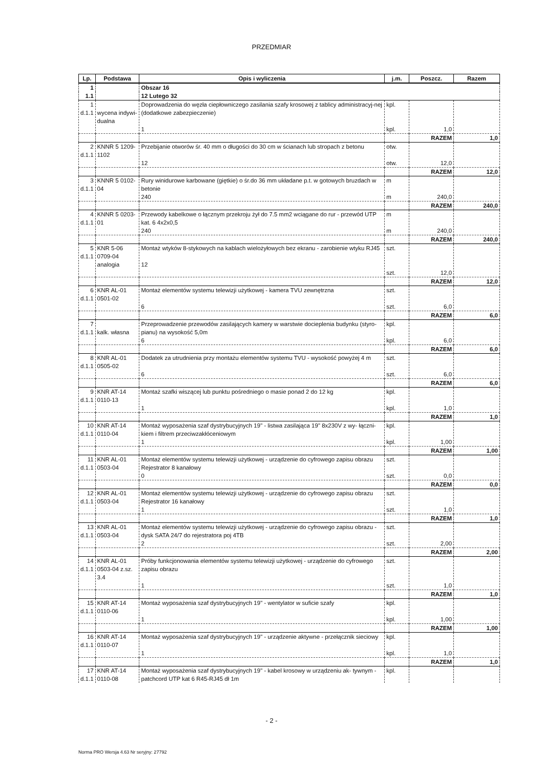PRZEDMIAR
| Lp. | Podstawa | Opis i wyliczenia | j.m. | Poszcz. | Razem |
| --- | --- | --- | --- | --- | --- |
| 1 | | Obszar 16 | | | |
| 1.1 | | 12 Lutego 32 | | | |
| 1 d.1.1 | wycena indywi-dualna | Doprowadzenia do węzła ciepłowniczego zasilania szafy krosowej z tablicy administracyj-nej (dodatkowe zabezpieczenie) 1 | kpl. kpl. | 1,0 | |
| | | | | RAZEM | 1,0 |
| 2 d.1.1 | KNNR 5 1209-1102 | Przebijanie otworów śr. 40 mm o długości do 30 cm w ścianach lub stropach z betonu 12 | otw. otw. | 12,0 | |
| | | | | RAZEM | 12,0 |
| 3 d.1.1 | KNNR 5 0102-04 | Rury winidurowe karbowane (giętkie) o śr.do 36 mm układane p.t. w gotowych bruzdach w betonie 240 | m m | 240,0 | |
| | | | | RAZEM | 240,0 |
| 4 d.1.1 | KNNR 5 0203-01 | Przewody kabelkowe o łącznym przekroju żył do 7.5 mm2 wciągane do rur - przewód UTP kat. 6 4x2x0,5 240 | m m | 240,0 | |
| | | | | RAZEM | 240,0 |
| 5 d.1.1 | KNR 5-06 0709-04 analogia | Montaż wtyków 8-stykowych na kablach wielożyłowych bez ekranu - zarobienie wtyku RJ45 12 | szt. szt. | 12,0 | |
| | | | | RAZEM | 12,0 |
| 6 d.1.1 | KNR AL-01 0501-02 | Montaż elementów systemu telewizji użytkowej - kamera TVU zewnętrzna 6 | szt. szt. | 6,0 | |
| | | | | RAZEM | 6,0 |
| 7 d.1.1 | kalk. własna | Przeprowadzenie przewodów zasilających kamery w warstwie docieplenia budynku (styro-pianu) na wysokość 5,0m 6 | kpl. kpl. | 6,0 | |
| | | | | RAZEM | 6,0 |
| 8 d.1.1 | KNR AL-01 0505-02 | Dodatek za utrudnienia przy montażu elementów systemu TVU - wysokość powyżej 4 m 6 | szt. szt. | 6,0 | |
| | | | | RAZEM | 6,0 |
| 9 d.1.1 | KNR AT-14 0110-13 | Montaż szafki wiszącej lub punktu pośredniego o masie ponad 2 do 12 kg 1 | kpl. kpl. | 1,0 | |
| | | | | RAZEM | 1,0 |
| 10 d.1.1 | KNR AT-14 0110-04 | Montaż wyposażenia szaf dystrybucyjnych 19" - listwa zasilająca 19" 8x230V z wy- łączni-kiem i filtrem przeciwzakłóceniowym 1 | kpl. kpl. | 1,00 | |
| | | | | RAZEM | 1,00 |
| 11 d.1.1 | KNR AL-01 0503-04 | Montaż elementów systemu telewizji użytkowej - urządzenie do cyfrowego zapisu obrazu Rejestrator 8 kanałowy 0 | szt. szt. | 0,0 | |
| | | | | RAZEM | 0,0 |
| 12 d.1.1 | KNR AL-01 0503-04 | Montaż elementów systemu telewizji użytkowej - urządzenie do cyfrowego zapisu obrazu Rejestrator 16 kanałowy 1 | szt. szt. | 1,0 | |
| | | | | RAZEM | 1,0 |
| 13 d.1.1 | KNR AL-01 0503-04 | Montaż elementów systemu telewizji użytkowej - urządzenie do cyfrowego zapisu obrazu - dysk SATA 24/7 do rejestratora poj 4TB 2 | szt. szt. | 2,00 | |
| | | | | RAZEM | 2,00 |
| 14 d.1.1 | KNR AL-01 0503-04 z.sz. 3.4 | Próby funkcjonowania elementów systemu telewizji użytkowej - urządzenie do cyfrowego zapisu obrazu 1 | szt. szt. | 1,0 | |
| | | | | RAZEM | 1,0 |
| 15 d.1.1 | KNR AT-14 0110-06 | Montaż wyposażenia szaf dystrybucyjnych 19" - wentylator w suficie szafy 1 | kpl. kpl. | 1,00 | |
| | | | | RAZEM | 1,00 |
| 16 d.1.1 | KNR AT-14 0110-07 | Montaż wyposażenia szaf dystrybucyjnych 19" - urządzenie aktywne - przełącznik sieciowy 1 | kpl. kpl. | 1,0 | |
| | | | | RAZEM | 1,0 |
| 17 d.1.1 | KNR AT-14 0110-08 | Montaż wyposażenia szaf dystrybucyjnych 19" - kabel krosowy w urządzeniu ak- tywnym - patchcord UTP kat 6 R45-RJ45 dł 1m | kpl. | | |
- 2 -
Norma PRO Wersja 4.63 Nr seryjny: 27792